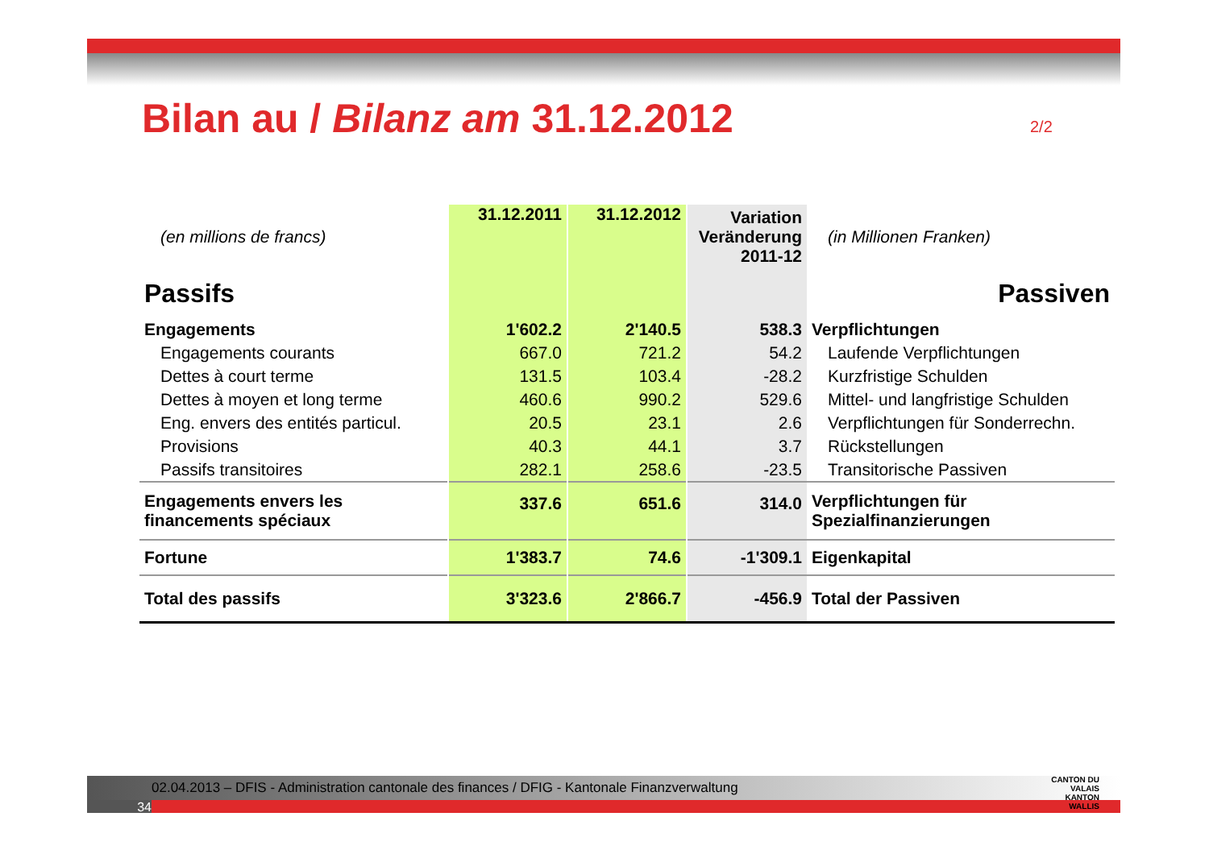Bilan au / Bilanz am 31.12.2012
2/2
| (en millions de francs) | 31.12.2011 | 31.12.2012 | Variation Veränderung 2011-12 | (in Millionen Franken) |
| Passifs | | | | Passiven |
| Engagements | 1'602.2 | 2'140.5 | 538.3 | Verpflichtungen |
| Engagements courants | 667.0 | 721.2 | 54.2 | Laufende Verpflichtungen |
| Dettes à court terme | 131.5 | 103.4 | -28.2 | Kurzfristige Schulden |
| Dettes à moyen et long terme | 460.6 | 990.2 | 529.6 | Mittel- und langfristige Schulden |
| Eng. envers des entités particul. | 20.5 | 23.1 | 2.6 | Verpflichtungen für Sonderrechn. |
| Provisions | 40.3 | 44.1 | 3.7 | Rückstellungen |
| Passifs transitoires | 282.1 | 258.6 | -23.5 | Transitorische Passiven |
| Engagements envers les financements spéciaux | 337.6 | 651.6 | 314.0 | Verpflichtungen für Spezialfinanzierungen |
| Fortune | 1'383.7 | 74.6 | -1'309.1 | Eigenkapital |
| Total des passifs | 3'323.6 | 2'866.7 | -456.9 | Total der Passiven |
02.04.2013 – DFIS - Administration cantonale des finances / DFIG - Kantonale Finanzverwaltung
34
CANTON DU VALAIS
KANTON WALLIS